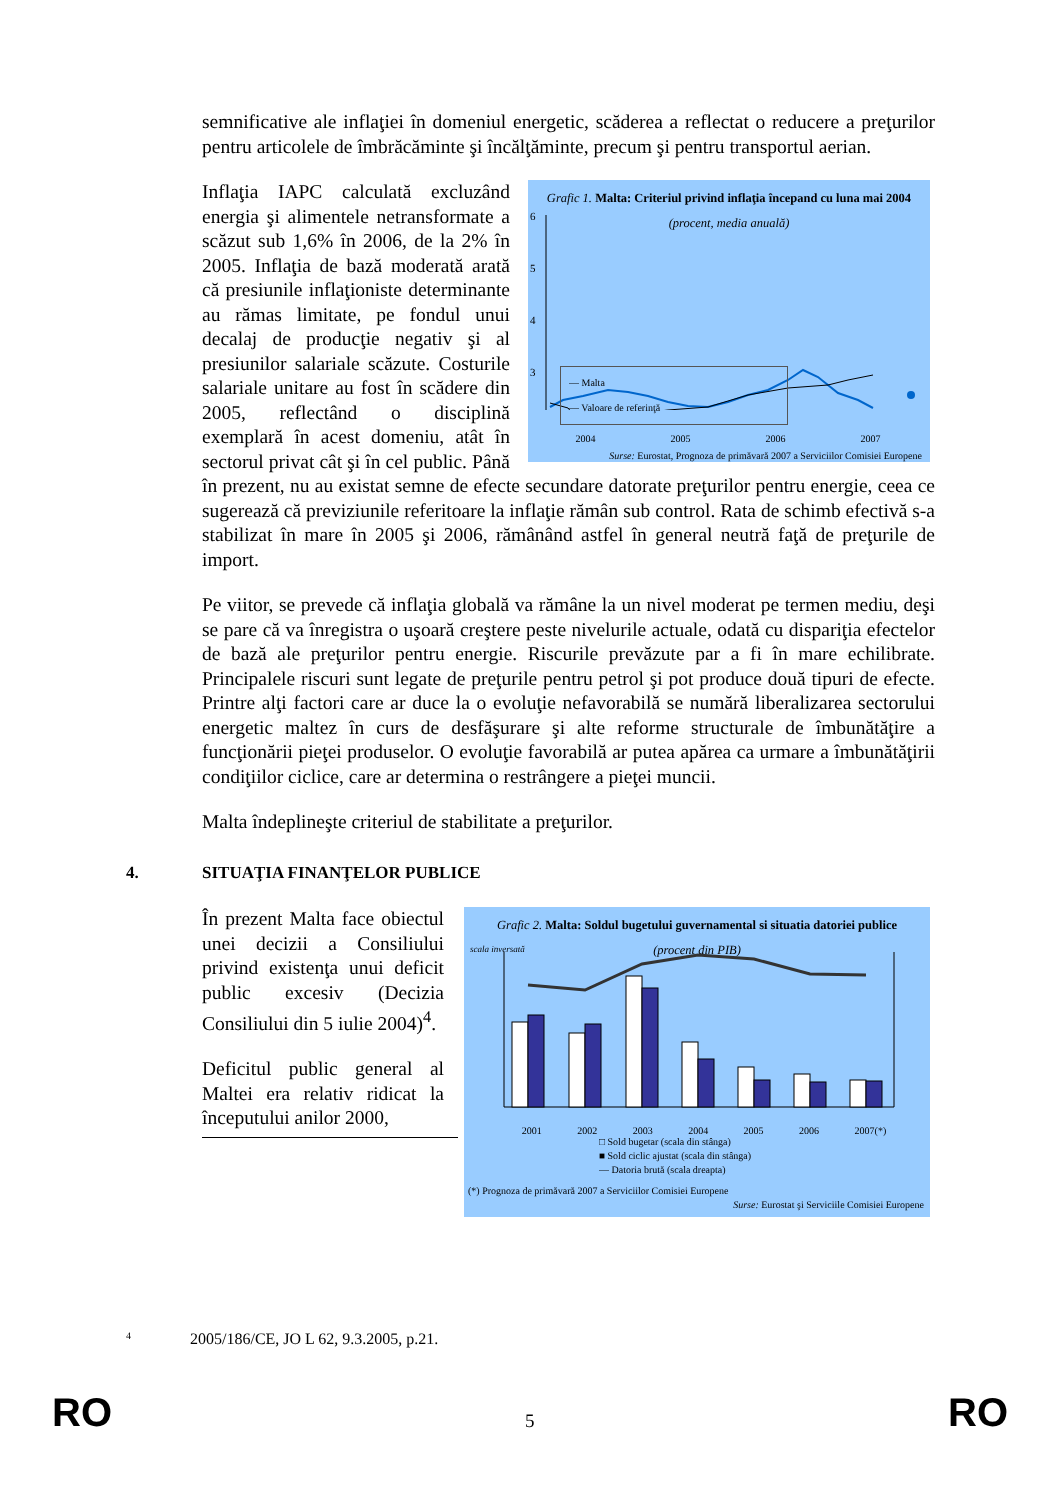semnificative ale inflaţiei în domeniul energetic, scăderea a reflectat o reducere a preţurilor pentru articolele de îmbrăcăminte şi încălţăminte, precum şi pentru transportul aerian.
Grafic 1. Malta: Criteriul privind inflaţia începand cu luna mai 2004
(procent, media anuală)
6
5
4
3
— Malta
— Valoare de referinţă
2004 2005 2006 2007
Surse: Eurostat, Prognoza de primăvară 2007 a Serviciilor Comisiei Europene
Inflaţia IAPC calculată excluzând energia şi alimentele netransformate a scăzut sub 1,6% în 2006, de la 2% în 2005. Inflaţia de bază moderată arată că presiunile inflaţioniste determinante au rămas limitate, pe fondul unui decalaj de producţie negativ şi al presiunilor salariale scăzute. Costurile salariale unitare au fost în scădere din 2005, reflectând o disciplină exemplară în acest domeniu, atât în sectorul privat cât şi în cel public. Până în prezent, nu au existat semne de efecte secundare datorate preţurilor pentru energie, ceea ce sugerează că previziunile referitoare la inflaţie rămân sub control. Rata de schimb efectivă s-a stabilizat în mare în 2005 şi 2006, rămânând astfel în general neutră faţă de preţurile de import.
Pe viitor, se prevede că inflaţia globală va rămâne la un nivel moderat pe termen mediu, deşi se pare că va înregistra o uşoară creştere peste nivelurile actuale, odată cu dispariţia efectelor de bază ale preţurilor pentru energie. Riscurile prevăzute par a fi în mare echilibrate. Principalele riscuri sunt legate de preţurile pentru petrol şi pot produce două tipuri de efecte. Printre alţi factori care ar duce la o evoluţie nefavorabilă se numără liberalizarea sectorului energetic maltez în curs de desfăşurare şi alte reforme structurale de îmbunătăţire a funcţionării pieţei produselor. O evoluţie favorabilă ar putea apărea ca urmare a îmbunătăţirii condiţiilor ciclice, care ar determina o restrângere a pieţei muncii.
Malta îndeplineşte criteriul de stabilitate a preţurilor.
4. SITUAŢIA FINANŢELOR PUBLICE
Grafic 2. Malta: Soldul bugetului guvernamental si situatia datoriei publice
(procent din PIB)
scala inversată
2001 2002 2003 2004 2005 2006 2007(*)
□ Sold bugetar (scala din stânga)
■ Sold ciclic ajustat (scala din stânga)
— Datoria brută (scala dreapta)
(*) Prognoza de primăvară 2007 a Serviciilor Comisiei Europene
Surse: Eurostat şi Serviciile Comisiei Europene
În prezent Malta face obiectul unei decizii a Consiliului privind existenţa unui deficit public excesiv (Decizia Consiliului din 5 iulie 2004)<sup>4</sup>.
Deficitul public general al Maltei era relativ ridicat la începutului anilor 2000,
4 2005/186/CE, JO L 62, 9.3.2005, p.21.
RO 5 RO